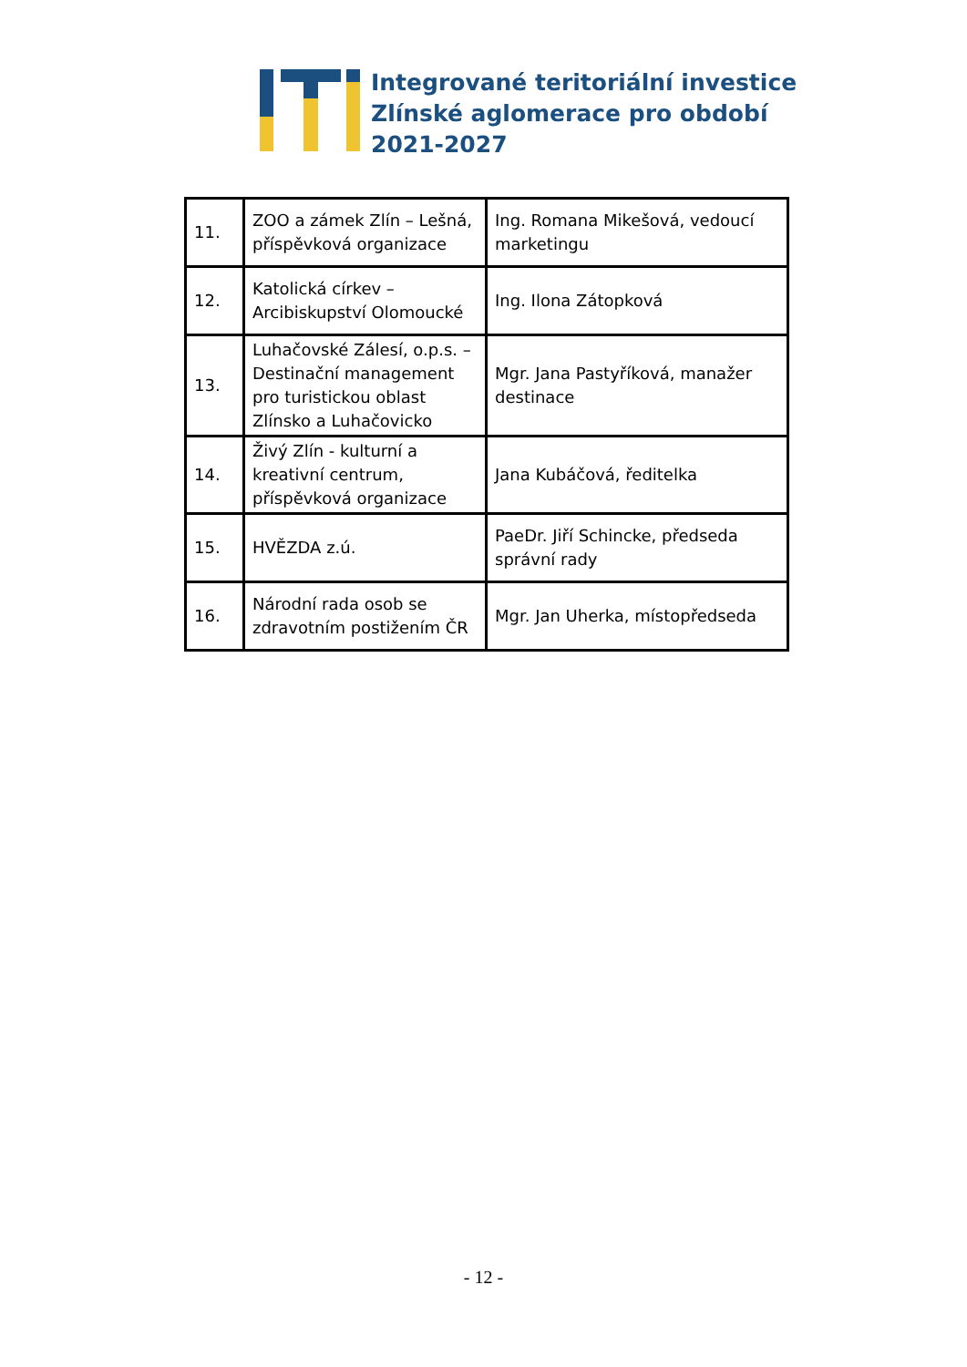Integrované teritoriální investice
Zlínské aglomerace pro období
2021-2027
| 11. | ZOO a zámek Zlín – Lešná, příspěvková organizace | Ing. Romana Mikešová, vedoucí marketingu |
| 12. | Katolická církev – Arcibiskupství Olomoucké | Ing. Ilona Zátopková |
| 13. | Luhačovské Zálesí, o.p.s. – Destinační management pro turistickou oblast Zlínsko a Luhačovicko | Mgr. Jana Pastyříková, manažer destinace |
| 14. | Živý Zlín - kulturní a kreativní centrum, příspěvková organizace | Jana Kubáčová, ředitelka |
| 15. | HVĚZDA z.ú. | PaeDr. Jiří Schincke, předseda správní rady |
| 16. | Národní rada osob se zdravotním postižením ČR | Mgr. Jan Uherka, místopředseda |
- 12 -